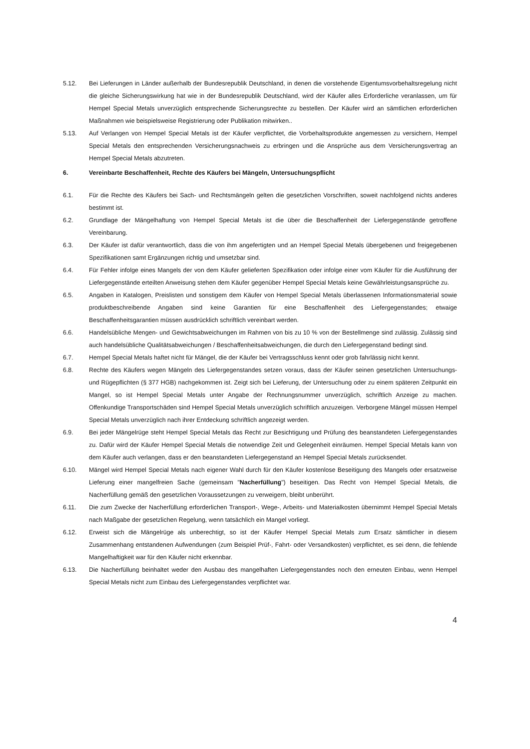5.12. Bei Lieferungen in Länder außerhalb der Bundesrepublik Deutschland, in denen die vorstehende Eigentumsvorbehaltsregelung nicht die gleiche Sicherungswirkung hat wie in der Bundesrepublik Deutschland, wird der Käufer alles Erforderliche veranlassen, um für Hempel Special Metals unverzüglich entsprechende Sicherungsrechte zu bestellen. Der Käufer wird an sämtlichen erforderlichen Maßnahmen wie beispielsweise Registrierung oder Publikation mitwirken..
5.13. Auf Verlangen von Hempel Special Metals ist der Käufer verpflichtet, die Vorbehaltsprodukte angemessen zu versichern, Hempel Special Metals den entsprechenden Versicherungsnachweis zu erbringen und die Ansprüche aus dem Versicherungsvertrag an Hempel Special Metals abzutreten.
6. Vereinbarte Beschaffenheit, Rechte des Käufers bei Mängeln, Untersuchungspflicht
6.1. Für die Rechte des Käufers bei Sach- und Rechtsmängeln gelten die gesetzlichen Vorschriften, soweit nachfolgend nichts anderes bestimmt ist.
6.2. Grundlage der Mängelhaftung von Hempel Special Metals ist die über die Beschaffenheit der Liefergegenstände getroffene Vereinbarung.
6.3. Der Käufer ist dafür verantwortlich, dass die von ihm angefertigten und an Hempel Special Metals übergebenen und freigegebenen Spezifikationen samt Ergänzungen richtig und umsetzbar sind.
6.4. Für Fehler infolge eines Mangels der von dem Käufer gelieferten Spezifikation oder infolge einer vom Käufer für die Ausführung der Liefergegenstände erteilten Anweisung stehen dem Käufer gegenüber Hempel Special Metals keine Gewährleistungsansprüche zu.
6.5. Angaben in Katalogen, Preislisten und sonstigem dem Käufer von Hempel Special Metals überlassenen Informationsmaterial sowie produktbeschreibende Angaben sind keine Garantien für eine Beschaffenheit des Liefergegenstandes; etwaige Beschaffenheitsgarantien müssen ausdrücklich schriftlich vereinbart werden.
6.6. Handelsübliche Mengen- und Gewichtsabweichungen im Rahmen von bis zu 10 % von der Bestellmenge sind zulässig. Zulässig sind auch handelsübliche Qualitätsabweichungen / Beschaffenheitsabweichungen, die durch den Liefergegenstand bedingt sind.
6.7. Hempel Special Metals haftet nicht für Mängel, die der Käufer bei Vertragsschluss kennt oder grob fahrlässig nicht kennt.
6.8. Rechte des Käufers wegen Mängeln des Liefergegenstandes setzen voraus, dass der Käufer seinen gesetzlichen Untersuchungs- und Rügepflichten (§ 377 HGB) nachgekommen ist. Zeigt sich bei Lieferung, der Untersuchung oder zu einem späteren Zeitpunkt ein Mangel, so ist Hempel Special Metals unter Angabe der Rechnungsnummer unverzüglich, schriftlich Anzeige zu machen. Offenkundige Transportschäden sind Hempel Special Metals unverzüglich schriftlich anzuzeigen. Verborgene Mängel müssen Hempel Special Metals unverzüglich nach ihrer Entdeckung schriftlich angezeigt werden.
6.9. Bei jeder Mängelrüge steht Hempel Special Metals das Recht zur Besichtigung und Prüfung des beanstandeten Liefergegenstandes zu. Dafür wird der Käufer Hempel Special Metals die notwendige Zeit und Gelegenheit einräumen. Hempel Special Metals kann von dem Käufer auch verlangen, dass er den beanstandeten Liefergegenstand an Hempel Special Metals zurücksendet.
6.10. Mängel wird Hempel Special Metals nach eigener Wahl durch für den Käufer kostenlose Beseitigung des Mangels oder ersatzweise Lieferung einer mangelfreien Sache (gemeinsam "Nacherfüllung") beseitigen. Das Recht von Hempel Special Metals, die Nacherfüllung gemäß den gesetzlichen Voraussetzungen zu verweigern, bleibt unberührt.
6.11. Die zum Zwecke der Nacherfüllung erforderlichen Transport-, Wege-, Arbeits- und Materialkosten übernimmt Hempel Special Metals nach Maßgabe der gesetzlichen Regelung, wenn tatsächlich ein Mangel vorliegt.
6.12. Erweist sich die Mängelrüge als unberechtigt, so ist der Käufer Hempel Special Metals zum Ersatz sämtlicher in diesem Zusammenhang entstandenen Aufwendungen (zum Beispiel Prüf-, Fahrt- oder Versandkosten) verpflichtet, es sei denn, die fehlende Mangelhaftigkeit war für den Käufer nicht erkennbar.
6.13. Die Nacherfüllung beinhaltet weder den Ausbau des mangelhaften Liefergegenstandes noch den erneuten Einbau, wenn Hempel Special Metals nicht zum Einbau des Liefergegenstandes verpflichtet war.
4